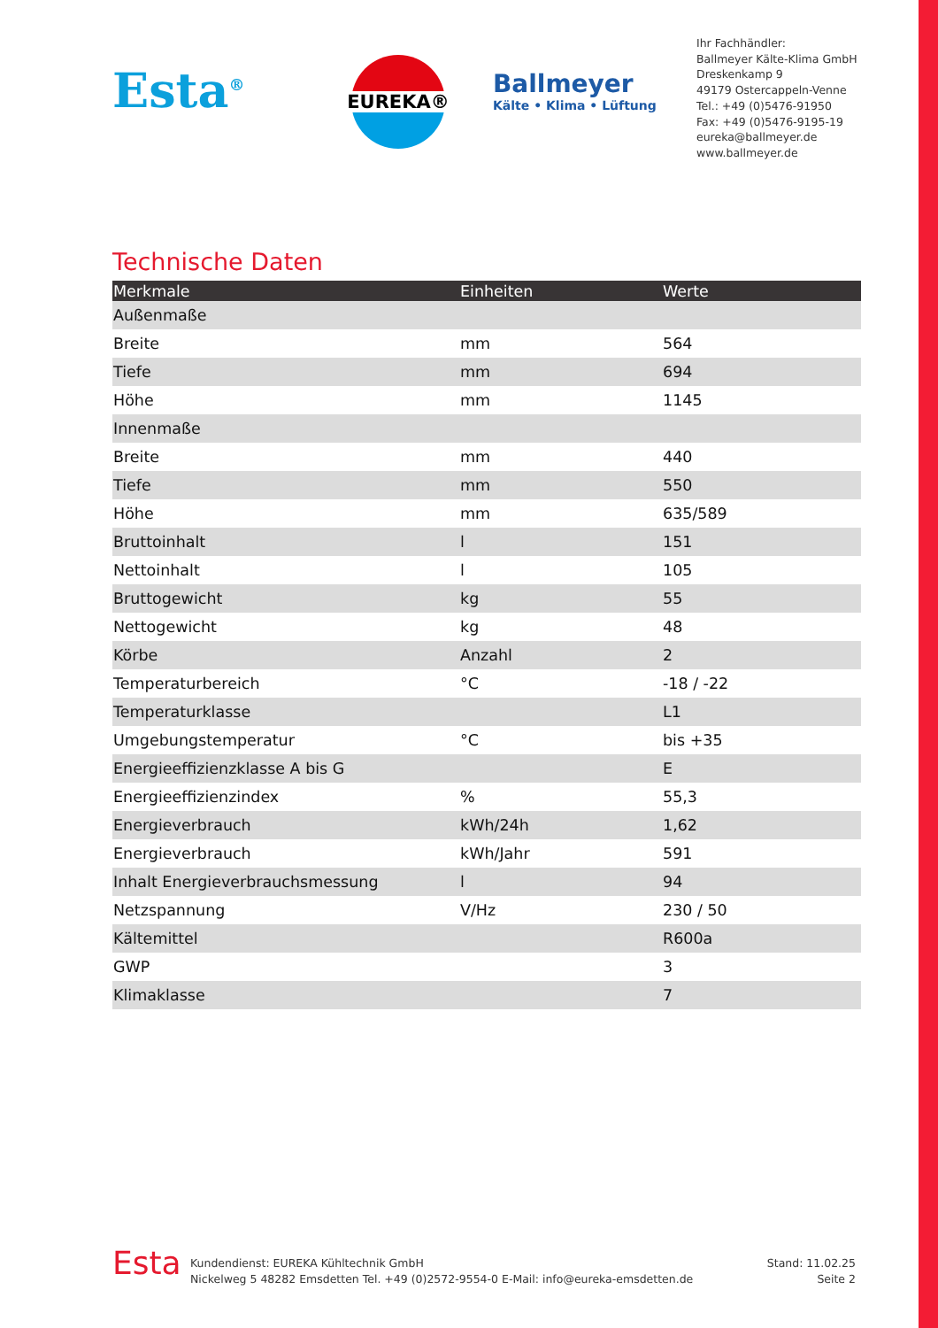Esta<sup>®</sup>
EUREKA®
Ballmeyer
Kälte • Klima • Lüftung
Ihr Fachhändler:
Ballmeyer Kälte-Klima GmbH
Dreskenkamp 9
49179 Ostercappeln-Venne
Tel.: +49 (0)5476-91950
Fax: +49 (0)5476-9195-19
eureka@ballmeyer.de
www.ballmeyer.de
Technische Daten
| Merkmale | Einheiten | Werte |
| --- | --- | --- |
| Außenmaße | | |
| Breite | mm | 564 |
| Tiefe | mm | 694 |
| Höhe | mm | 1145 |
| Innenmaße | | |
| Breite | mm | 440 |
| Tiefe | mm | 550 |
| Höhe | mm | 635/589 |
| Bruttoinhalt | l | 151 |
| Nettoinhalt | l | 105 |
| Bruttogewicht | kg | 55 |
| Nettogewicht | kg | 48 |
| Körbe | Anzahl | 2 |
| Temperaturbereich | °C | -18 / -22 |
| Temperaturklasse | | L1 |
| Umgebungstemperatur | °C | bis +35 |
| Energieeffizienzklasse A bis G | | E |
| Energieeffizienzindex | % | 55,3 |
| Energieverbrauch | kWh/24h | 1,62 |
| Energieverbrauch | kWh/Jahr | 591 |
| Inhalt Energieverbrauchsmessung | l | 94 |
| Netzspannung | V/Hz | 230 / 50 |
| Kältemittel | | R600a |
| GWP | | 3 |
| Klimaklasse | | 7 |
Esta
Kundendienst: EUREKA Kühltechnik GmbH
Nickelweg 5 48282 Emsdetten Tel. +49 (0)2572-9554-0 E-Mail: info@eureka-emsdetten.de
Stand: 11.02.25
Seite 2